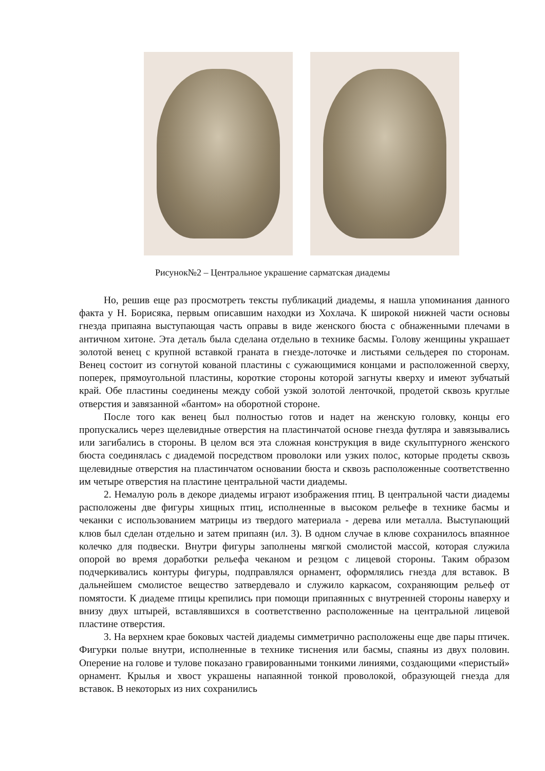Рисунок№2 – Центральное украшение сарматская диадемы
Но, решив еще раз просмотреть тексты публикаций диадемы, я нашла упоминания данного факта у Н. Борисяка, первым описавшим находки из Хохлача. К широкой нижней части основы гнезда припаяна выступающая часть оправы в виде женского бюста с обнаженными плечами в античном хитоне. Эта деталь была сделана отдельно в технике басмы. Голову женщины украшает золотой венец с крупной вставкой граната в гнезде-лоточке и листьями сельдерея по сторонам. Венец состоит из согнутой кованой пластины с сужающимися концами и расположенной сверху, поперек, прямоугольной пластины, короткие стороны которой загнуты кверху и имеют зубчатый край. Обе пластины соединены между собой узкой золотой ленточкой, продетой сквозь круглые отверстия и завязанной «бантом» на оборотной стороне.
После того как венец был полностью готов и надет на женскую головку, концы его пропускались через щелевидные отверстия на пластинчатой основе гнезда футляра и завязывались или загибались в стороны. В целом вся эта сложная конструкция в виде скульптурного женского бюста соединялась с диадемой посредством проволоки или узких полос, которые продеты сквозь щелевидные отверстия на пластинчатом основании бюста и сквозь расположенные соответственно им четыре отверстия на пластине центральной части диадемы.
2. Немалую роль в декоре диадемы играют изображения птиц. В центральной части диадемы расположены две фигуры хищных птиц, исполненные в высоком рельефе в технике басмы и чеканки с использованием матрицы из твердого материала - дерева или металла. Выступающий клюв был сделан отдельно и затем припаян (ил. 3). В одном случае в клюве сохранилось впаянное колечко для подвески. Внутри фигуры заполнены мягкой смолистой массой, которая служила опорой во время доработки рельефа чеканом и резцом с лицевой стороны. Таким образом подчеркивались контуры фигуры, подправлялся орнамент, оформлялись гнезда для вставок. В дальнейшем смолистое вещество затвердевало и служило каркасом, сохраняющим рельеф от помятости. К диадеме птицы крепились при помощи припаянных с внутренней стороны наверху и внизу двух штырей, вставлявшихся в соответственно расположенные на центральной лицевой пластине отверстия.
3. На верхнем крае боковых частей диадемы симметрично расположены еще две пары птичек. Фигурки полые внутри, исполненные в технике тиснения или басмы, спаяны из двух половин. Оперение на голове и тулове показано гравированными тонкими линиями, создающими «перистый» орнамент. Крылья и хвост украшены напаянной тонкой проволокой, образующей гнезда для вставок. В некоторых из них сохранились